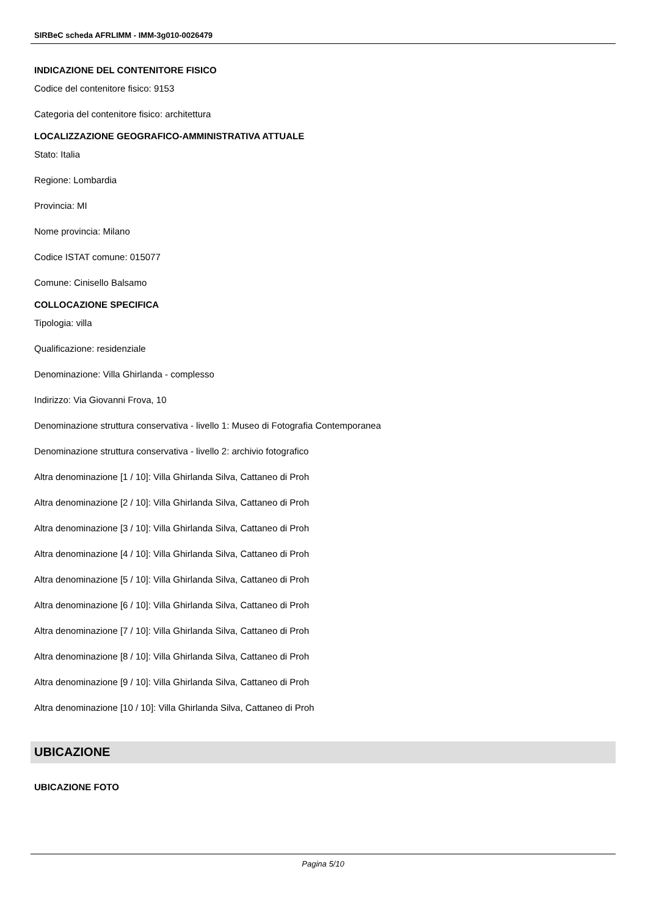SIRBeC scheda AFRLIMM - IMM-3g010-0026479
INDICAZIONE DEL CONTENITORE FISICO
Codice del contenitore fisico: 9153
Categoria del contenitore fisico: architettura
LOCALIZZAZIONE GEOGRAFICO-AMMINISTRATIVA ATTUALE
Stato: Italia
Regione: Lombardia
Provincia: MI
Nome provincia: Milano
Codice ISTAT comune: 015077
Comune: Cinisello Balsamo
COLLOCAZIONE SPECIFICA
Tipologia: villa
Qualificazione: residenziale
Denominazione: Villa Ghirlanda - complesso
Indirizzo: Via Giovanni Frova, 10
Denominazione struttura conservativa - livello 1: Museo di Fotografia Contemporanea
Denominazione struttura conservativa - livello 2: archivio fotografico
Altra denominazione [1 / 10]: Villa Ghirlanda Silva, Cattaneo di Proh
Altra denominazione [2 / 10]: Villa Ghirlanda Silva, Cattaneo di Proh
Altra denominazione [3 / 10]: Villa Ghirlanda Silva, Cattaneo di Proh
Altra denominazione [4 / 10]: Villa Ghirlanda Silva, Cattaneo di Proh
Altra denominazione [5 / 10]: Villa Ghirlanda Silva, Cattaneo di Proh
Altra denominazione [6 / 10]: Villa Ghirlanda Silva, Cattaneo di Proh
Altra denominazione [7 / 10]: Villa Ghirlanda Silva, Cattaneo di Proh
Altra denominazione [8 / 10]: Villa Ghirlanda Silva, Cattaneo di Proh
Altra denominazione [9 / 10]: Villa Ghirlanda Silva, Cattaneo di Proh
Altra denominazione [10 / 10]: Villa Ghirlanda Silva, Cattaneo di Proh
UBICAZIONE
UBICAZIONE FOTO
Pagina 5/10